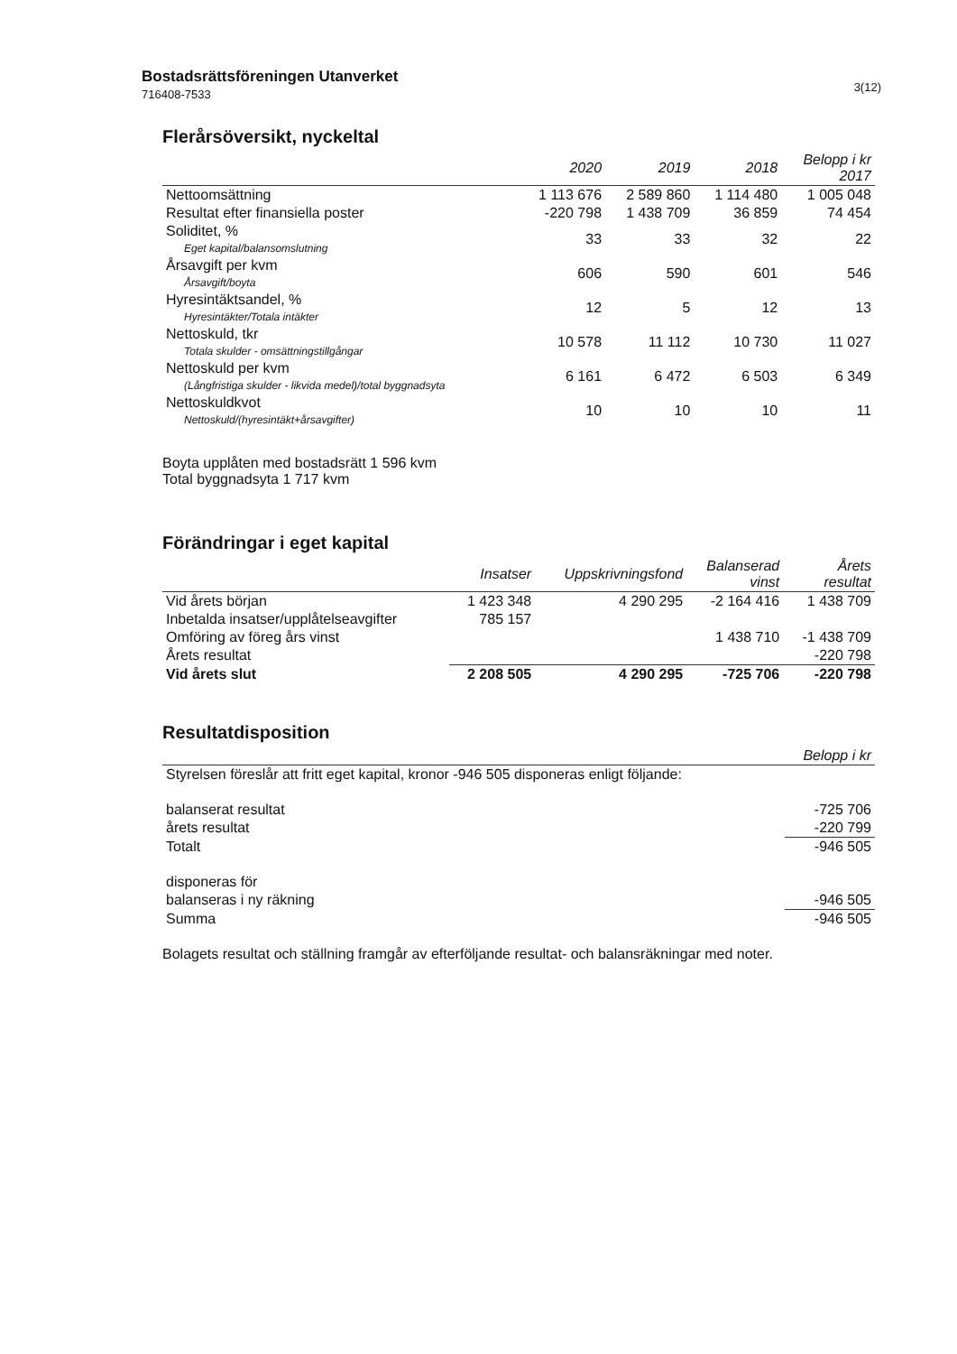3(12) Bostadsrättsföreningen Utanverket
716408-7533
Flerårsöversikt, nyckeltal
| | 2020 | 2019 | 2018 | Belopp i kr 2017 |
| --- | --- | --- | --- | --- |
| Nettoomsättning | 1 113 676 | 2 589 860 | 1 114 480 | 1 005 048 |
| Resultat efter finansiella poster | -220 798 | 1 438 709 | 36 859 | 74 454 |
| Soliditet, % Eget kapital/balansomslutning | 33 | 33 | 32 | 22 |
| Årsavgift per kvm Årsavgift/boyta | 606 | 590 | 601 | 546 |
| Hyresintäktsandel, % Hyresintäkter/Totala intäkter | 12 | 5 | 12 | 13 |
| Nettoskuld, tkr Totala skulder - omsättningstillgångar | 10 578 | 11 112 | 10 730 | 11 027 |
| Nettoskuld per kvm (Långfristiga skulder - likvida medel)/total byggnadsyta | 6 161 | 6 472 | 6 503 | 6 349 |
| Nettoskuldkvot Nettoskuld/(hyresintäkt+årsavgifter) | 10 | 10 | 10 | 11 |
Boyta upplåten med bostadsrätt 1 596 kvm
Total byggnadsyta 1 717 kvm
Förändringar i eget kapital
| | Insatser | Uppskrivningsfond | Balanserad vinst | Årets resultat |
| --- | --- | --- | --- | --- |
| Vid årets början | 1 423 348 | 4 290 295 | -2 164 416 | 1 438 709 |
| Inbetalda insatser/upplåtelseavgifter | 785 157 | | | |
| Omföring av föreg års vinst | | | 1 438 710 | -1 438 709 |
| Årets resultat | | | | -220 798 |
| Vid årets slut | 2 208 505 | 4 290 295 | -725 706 | -220 798 |
Resultatdisposition
| | Belopp i kr |
| --- | --- |
| Styrelsen föreslår att fritt eget kapital, kronor -946 505 disponeras enligt följande: | |
| balanserat resultat | -725 706 |
| årets resultat | -220 799 |
| Totalt | -946 505 |
| disponeras för | |
| balanseras i ny räkning | -946 505 |
| Summa | -946 505 |
Bolagets resultat och ställning framgår av efterföljande resultat- och balansräkningar med noter.